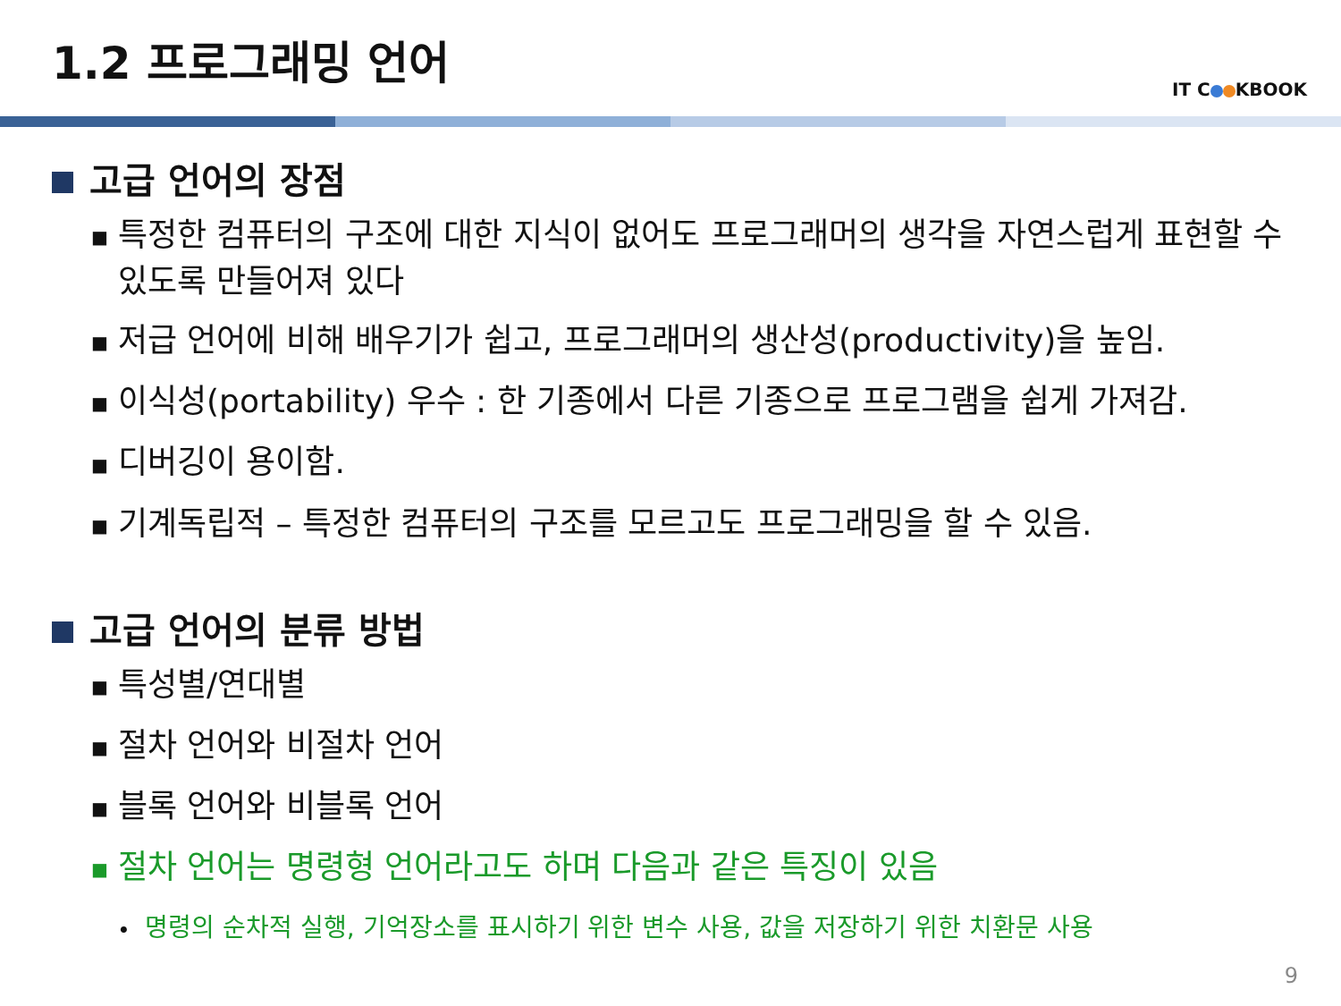1.2 프로그래밍 언어
IT C KBOOK
고급 언어의 장점
■ 특정한 컴퓨터의 구조에 대한 지식이 없어도 프로그래머의 생각을 자연스럽게 표현할 수 있도록 만들어져 있다
■ 저급 언어에 비해 배우기가 쉽고, 프로그래머의 생산성(productivity)을 높임.
■ 이식성(portability) 우수 : 한 기종에서 다른 기종으로 프로그램을 쉽게 가져감.
■ 디버깅이 용이함.
■ 기계독립적 – 특정한 컴퓨터의 구조를 모르고도 프로그래밍을 할 수 있음.
고급 언어의 분류 방법
■ 특성별/연대별
■ 절차 언어와 비절차 언어
■ 블록 언어와 비블록 언어
■ 절차 언어는 명령형 언어라고도 하며 다음과 같은 특징이 있음
• 명령의 순차적 실행, 기억장소를 표시하기 위한 변수 사용, 값을 저장하기 위한 치환문 사용
9